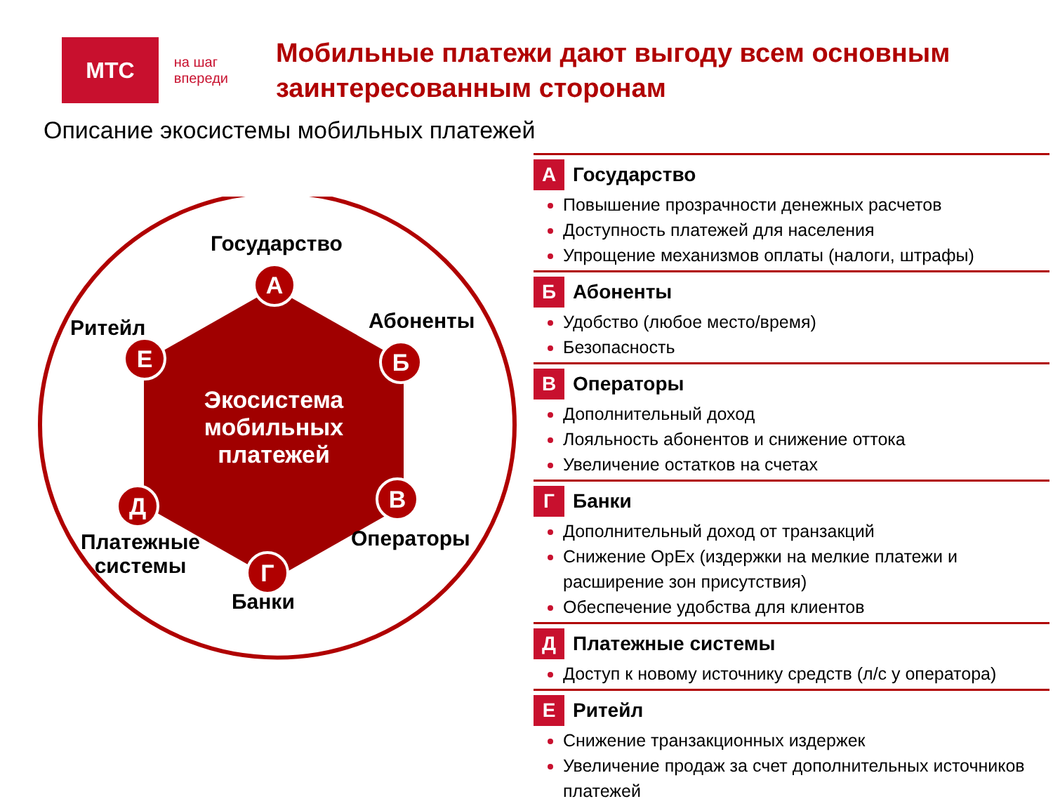МТС
на шаг впереди
Мобильные платежи дают выгоду всем основным заинтересованным сторонам
Описание экосистемы мобильных платежей
Государство
Абоненты
Ритейл
Операторы
Платежные
системы
Банки
Экосистема мобильных платежей
А
Б
В
Г
Д
Е
А Государство
Повышение прозрачности денежных расчетов
Доступность платежей для населения
Упрощение механизмов оплаты (налоги, штрафы)
Б Абоненты
Удобство (любое место/время)
Безопасность
В Операторы
Дополнительный доход
Лояльность абонентов и снижение оттока
Увеличение остатков на счетах
Г Банки
Дополнительный доход от транзакций
Снижение OpEx (издержки на мелкие платежи и расширение зон присутствия)
Обеспечение удобства для клиентов
Д Платежные системы
Доступ к новому источнику средств (л/с у оператора)
Е Ритейл
Снижение транзакционных издержек
Увеличение продаж за счет дополнительных источников платежей